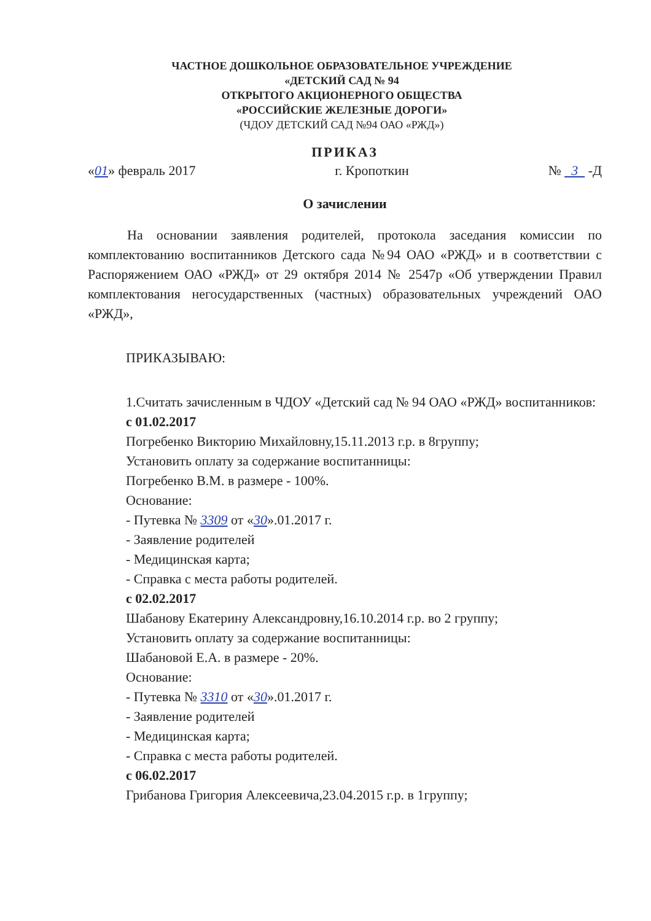ЧАСТНОЕ ДОШКОЛЬНОЕ ОБРАЗОВАТЕЛЬНОЕ УЧРЕЖДЕНИЕ
«ДЕТСКИЙ САД № 94
ОТКРЫТОГО АКЦИОНЕРНОГО ОБЩЕСТВА
«РОССИЙСКИЕ ЖЕЛЕЗНЫЕ ДОРОГИ»
(ЧДОУ ДЕТСКИЙ САД №94 ОАО «РЖД»)
ПРИКАЗ
«01» февраль 2017 г. Кропоткин № 3 -Д
О зачислении
На основании заявления родителей, протокола заседания комиссии по комплектованию воспитанников Детского сада №94 ОАО «РЖД» и в соответствии с Распоряжением ОАО «РЖД» от 29 октября 2014 № 2547р «Об утверждении Правил комплектования негосударственных (частных) образовательных учреждений ОАО «РЖД»,
ПРИКАЗЫВАЮ:
1.Считать зачисленным в ЧДОУ «Детский сад № 94 ОАО «РЖД» воспитанников:
с 01.02.2017
Погребенко Викторию Михайловну,15.11.2013 г.р. в 8группу;
Установить оплату за содержание воспитанницы:
Погребенко В.М. в размере - 100%.
Основание:
- Путевка № 3309 от «30».01.2017 г.
- Заявление родителей
- Медицинская карта;
- Справка с места работы родителей.
с 02.02.2017
Шабанову Екатерину Александровну,16.10.2014 г.р. во 2 группу;
Установить оплату за содержание воспитанницы:
Шабановой Е.А. в размере - 20%.
Основание:
- Путевка № 3310 от «30».01.2017 г.
- Заявление родителей
- Медицинская карта;
- Справка с места работы родителей.
с 06.02.2017
Грибанова Григория Алексеевича,23.04.2015 г.р. в 1группу;